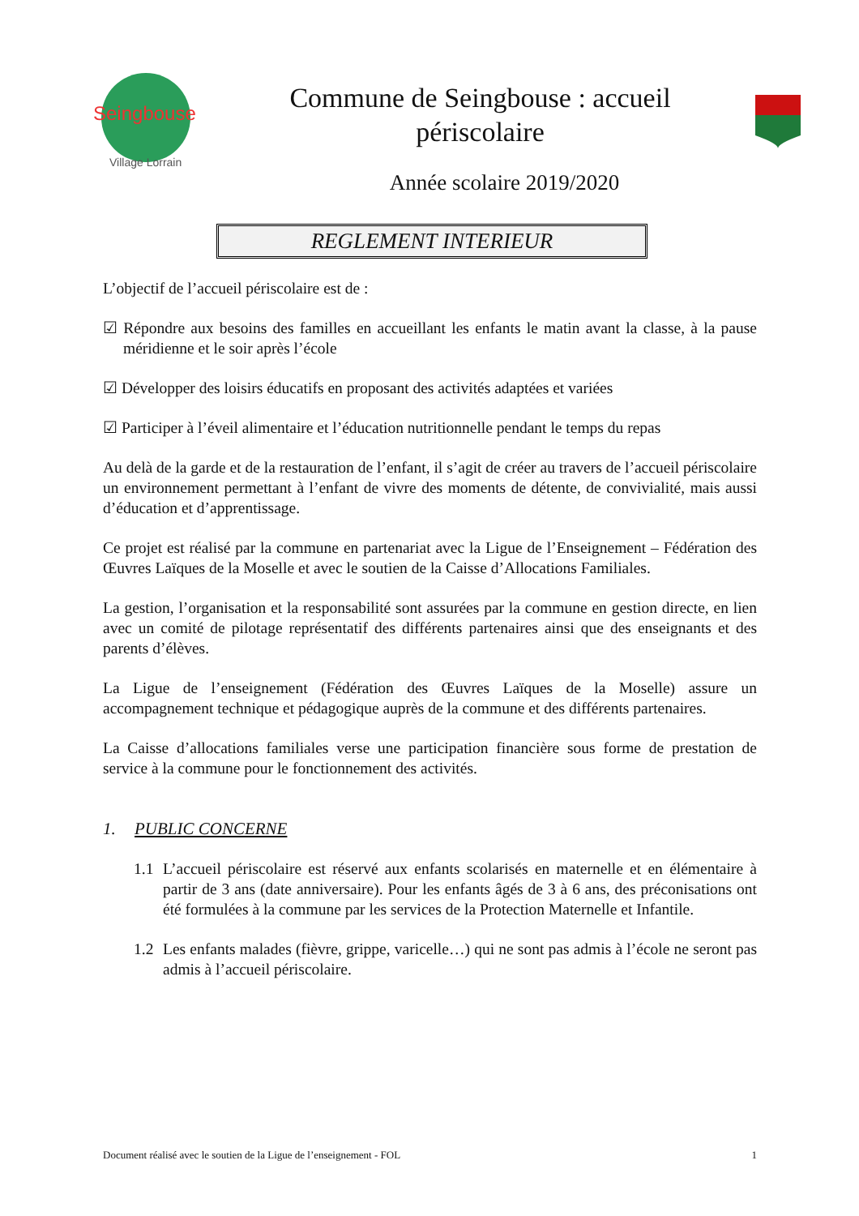Seingbouse
Village Lorrain
Commune de Seingbouse : accueil
périscolaire
Année scolaire 2019/2020
REGLEMENT INTERIEUR
L’objectif de l’accueil périscolaire est de :
☑ Répondre aux besoins des familles en accueillant les enfants le matin avant la classe, à la pause méridienne et le soir après l’école
☑ Développer des loisirs éducatifs en proposant des activités adaptées et variées
☑ Participer à l’éveil alimentaire et l’éducation nutritionnelle pendant le temps du repas
Au delà de la garde et de la restauration de l’enfant, il s’agit de créer au travers de l’accueil périscolaire un environnement permettant à l’enfant de vivre des moments de détente, de convivialité, mais aussi d’éducation et d’apprentissage.
Ce projet est réalisé par la commune en partenariat avec la Ligue de l’Enseignement – Fédération des Œuvres Laïques de la Moselle et avec le soutien de la Caisse d’Allocations Familiales.
La gestion, l’organisation et la responsabilité sont assurées par la commune en gestion directe, en lien avec un comité de pilotage représentatif des différents partenaires ainsi que des enseignants et des parents d’élèves.
La Ligue de l’enseignement (Fédération des Œuvres Laïques de la Moselle) assure un accompagnement technique et pédagogique auprès de la commune et des différents partenaires.
La Caisse d’allocations familiales verse une participation financière sous forme de prestation de service à la commune pour le fonctionnement des activités.
1. PUBLIC CONCERNE
1.1 L’accueil périscolaire est réservé aux enfants scolarisés en maternelle et en élémentaire à partir de 3 ans (date anniversaire). Pour les enfants âgés de 3 à 6 ans, des préconisations ont été formulées à la commune par les services de la Protection Maternelle et Infantile.
1.2 Les enfants malades (fièvre, grippe, varicelle…) qui ne sont pas admis à l’école ne seront pas admis à l’accueil périscolaire.
Document réalisé avec le soutien de la Ligue de l’enseignement - FOL 1